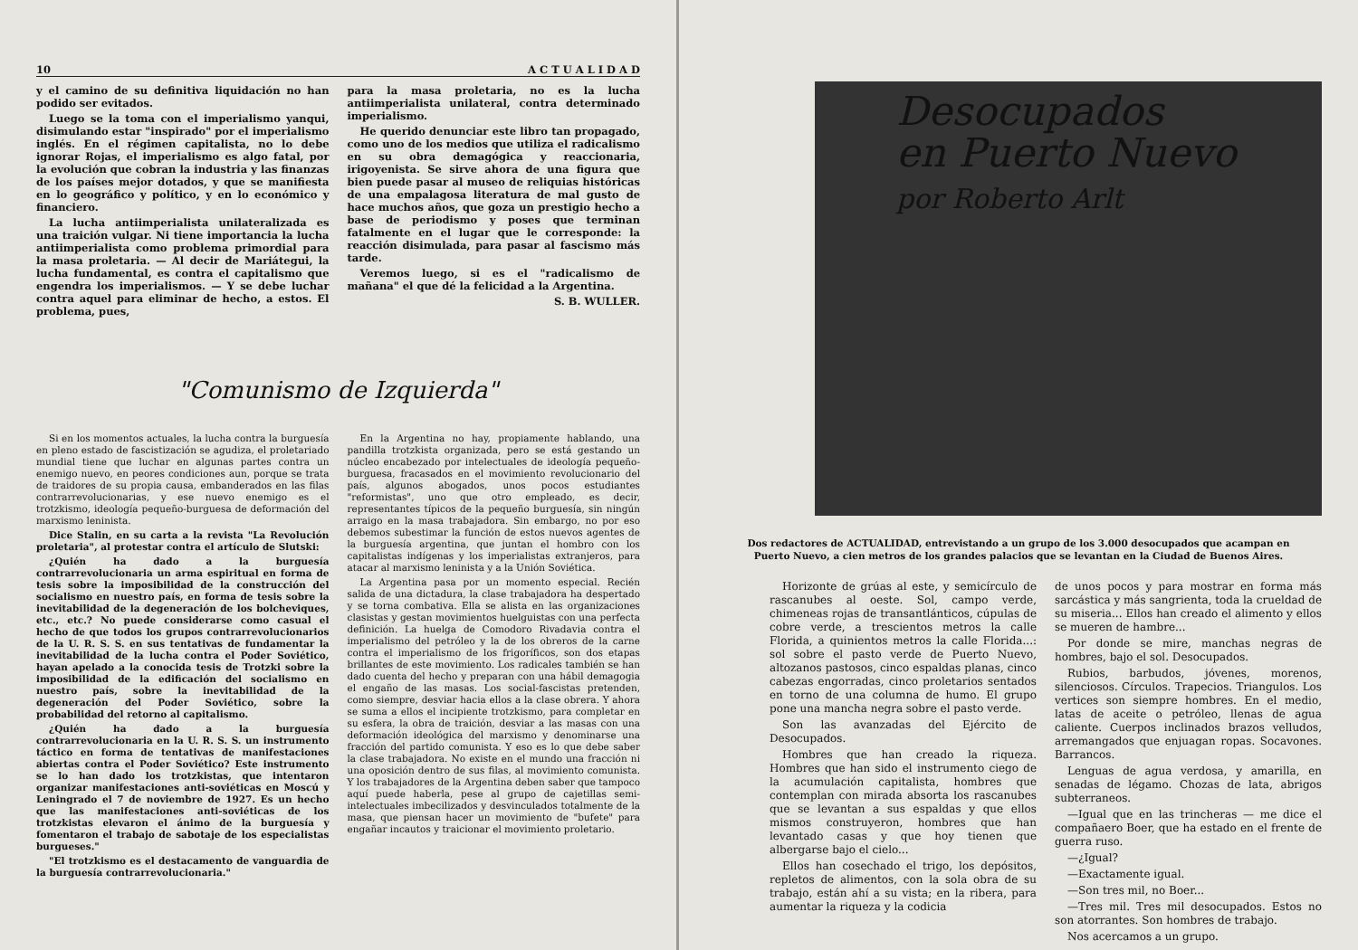10 A C T U A L I D A D
y el camino de su definitiva liquidación no han podido ser evitados.
Luego se la toma con el imperialismo yanqui, disimulando estar "inspirado" por el imperialismo inglés. En el régimen capitalista, no lo debe ignorar Rojas, el imperialismo es algo fatal, por la evolución que cobran la industria y las finanzas de los países mejor dotados, y que se manifiesta en lo geográfico y político, y en lo económico y financiero.
La lucha antiimperialista unilateralizada es una traición vulgar. Ni tiene importancia la lucha antiimperialista como problema primordial para la masa proletaria. — Al decir de Mariátegui, la lucha fundamental, es contra el capitalismo que engendra los imperialismos. — Y se debe luchar contra aquel para eliminar de hecho, a estos. El problema, pues,
para la masa proletaria, no es la lucha antiimperialista unilateral, contra determinado imperialismo.
He querido denunciar este libro tan propagado, como uno de los medios que utiliza el radicalismo en su obra demagógica y reaccionaria, irigoyenista. Se sirve ahora de una figura que bien puede pasar al museo de reliquias históricas de una empalagosa literatura de mal gusto de hace muchos años, que goza un prestigio hecho a base de periodismo y poses que terminan fatalmente en el lugar que le corresponde: la reacción disimulada, para pasar al fascismo más tarde.
Veremos luego, si es el "radicalismo de mañana" el que dé la felicidad a la Argentina.
S. B. WULLER.
"Comunismo de Izquierda"
Si en los momentos actuales, la lucha contra la burguesía en pleno estado de fascistización se agudiza, el proletariado mundial tiene que luchar en algunas partes contra un enemigo nuevo, en peores condiciones aun, porque se trata de traidores de su propia causa, embanderados en las filas contrarrevolucionarias, y ese nuevo enemigo es el trotzkismo, ideología pequeño-burguesa de deformación del marxismo leninista.
Dice Stalin, en su carta a la revista "La Revolución proletaria", al protestar contra el artículo de Slutski:
¿Quién ha dado a la burguesía contrarrevolucionaria un arma espiritual en forma de tesis sobre la imposibilidad de la construcción del socialismo en nuestro país, en forma de tesis sobre la inevitabilidad de la degeneración de los bolcheviques, etc., etc.? No puede considerarse como casual el hecho de que todos los grupos contrarrevolucionarios de la U. R. S. S. en sus tentativas de fundamentar la inevitabilidad de la lucha contra el Poder Soviético, hayan apelado a la conocida tesis de Trotzki sobre la imposibilidad de la edificación del socialismo en nuestro país, sobre la inevitabilidad de la degeneración del Poder Soviético, sobre la probabilidad del retorno al capitalismo.
¿Quién ha dado a la burguesía contrarrevolucionaria en la U. R. S. S. un instrumento táctico en forma de tentativas de manifestaciones abiertas contra el Poder Soviético? Este instrumento se lo han dado los trotzkistas, que intentaron organizar manifestaciones anti-soviéticas en Moscú y Leningrado el 7 de noviembre de 1927. Es un hecho que las manifestaciones anti-soviéticas de los trotzkistas elevaron el ánimo de la burguesía y fomentaron el trabajo de sabotaje de los especialistas burgueses."
"El trotzkismo es el destacamento de vanguardia de la burguesía contrarrevolucionaria."
En la Argentina no hay, propiamente hablando, una pandilla trotzkista organizada, pero se está gestando un núcleo encabezado por intelectuales de ideología pequeño-burguesa, fracasados en el movimiento revolucionario del país, algunos abogados, unos pocos estudiantes "reformistas", uno que otro empleado, es decir, representantes típicos de la pequeño burguesía, sin ningún arraigo en la masa trabajadora. Sin embargo, no por eso debemos subestimar la función de estos nuevos agentes de la burguesía argentina, que juntan el hombro con los capitalistas indígenas y los imperialistas extranjeros, para atacar al marxismo leninista y a la Unión Soviética.
La Argentina pasa por un momento especial. Recién salida de una dictadura, la clase trabajadora ha despertado y se torna combativa. Ella se alista en las organizaciones clasistas y gestan movimientos huelguistas con una perfecta definición. La huelga de Comodoro Rivadavia contra el imperialismo del petróleo y la de los obreros de la carne contra el imperialismo de los frigoríficos, son dos etapas brillantes de este movimiento. Los radicales también se han dado cuenta del hecho y preparan con una hábil demagogia el engaño de las masas. Los social-fascistas pretenden, como siempre, desviar hacia ellos a la clase obrera. Y ahora se suma a ellos el incipiente trotzkismo, para completar en su esfera, la obra de traición, desviar a las masas con una deformación ideológica del marxismo y denominarse una fracción del partido comunista. Y eso es lo que debe saber la clase trabajadora. No existe en el mundo una fracción ni una oposición dentro de sus filas, al movimiento comunista. Y los trabajadores de la Argentina deben saber que tampoco aquí puede haberla, pese al grupo de cajetillas semi-intelectuales imbecilizados y desvinculados totalmente de la masa, que piensan hacer un movimiento de "bufete" para engañar incautos y traicionar el movimiento proletario.
Desocupados
en Puerto Nuevo
por Roberto Arlt
Dos redactores de ACTUALIDAD, entrevistando a un grupo de los 3.000 desocupados que acampan en Puerto Nuevo, a cien metros de los grandes palacios que se levantan en la Ciudad de Buenos Aires.
Horizonte de grúas al este, y semicírculo de rascanubes al oeste. Sol, campo verde, chimeneas rojas de transantlánticos, cúpulas de cobre verde, a trescientos metros la calle Florida, a quinientos metros la calle Florida...: sol sobre el pasto verde de Puerto Nuevo, altozanos pastosos, cinco espaldas planas, cinco cabezas engorradas, cinco proletarios sentados en torno de una columna de humo. El grupo pone una mancha negra sobre el pasto verde.
Son las avanzadas del Ejército de Desocupados.
Hombres que han creado la riqueza. Hombres que han sido el instrumento ciego de la acumulación capitalista, hombres que contemplan con mirada absorta los rascanubes que se levantan a sus espaldas y que ellos mismos construyeron, hombres que han levantado casas y que hoy tienen que albergarse bajo el cielo...
Ellos han cosechado el trigo, los depósitos, repletos de alimentos, con la sola obra de su trabajo, están ahí a su vista; en la ribera, para aumentar la riqueza y la codicia
de unos pocos y para mostrar en forma más sarcástica y más sangrienta, toda la crueldad de su miseria... Ellos han creado el alimento y ellos se mueren de hambre...
Por donde se mire, manchas negras de hombres, bajo el sol. Desocupados.
Rubios, barbudos, jóvenes, morenos, silenciosos. Círculos. Trapecios. Triangulos. Los vertices son siempre hombres. En el medio, latas de aceite o petróleo, llenas de agua caliente. Cuerpos inclinados brazos velludos, arremangados que enjuagan ropas. Socavones. Barrancos.
Lenguas de agua verdosa, y amarilla, en senadas de légamo. Chozas de lata, abrigos subterraneos.
—Igual que en las trincheras — me dice el compañaero Boer, que ha estado en el frente de guerra ruso.
—¿Igual?
—Exactamente igual.
—Son tres mil, no Boer...
—Tres mil. Tres mil desocupados. Estos no son atorrantes. Son hombres de trabajo.
Nos acercamos a un grupo.